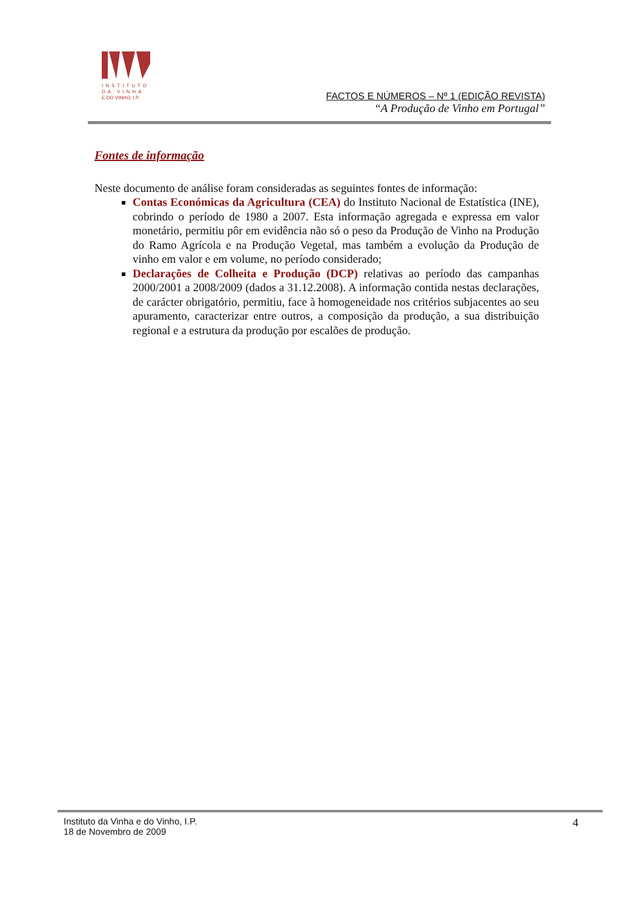INSTITUTO
DA VINHA
E DO VINHO, I.P.
FACTOS E NÚMEROS – Nº 1 (EDIÇÃO REVISTA)
“A Produção de Vinho em Portugal”
Fontes de informação
Neste documento de análise foram consideradas as seguintes fontes de informação:
Contas Económicas da Agricultura (CEA) do Instituto Nacional de Estatística (INE), cobrindo o período de 1980 a 2007. Esta informação agregada e expressa em valor monetário, permitiu pôr em evidência não só o peso da Produção de Vinho na Produção do Ramo Agrícola e na Produção Vegetal, mas também a evolução da Produção de vinho em valor e em volume, no período considerado;
Declarações de Colheita e Produção (DCP) relativas ao período das campanhas 2000/2001 a 2008/2009 (dados a 31.12.2008). A informação contida nestas declarações, de carácter obrigatório, permitiu, face à homogeneidade nos critérios subjacentes ao seu apuramento, caracterizar entre outros, a composição da produção, a sua distribuição regional e a estrutura da produção por escalões de produção.
Instituto da Vinha e do Vinho, I.P.
18 de Novembro de 2009
4